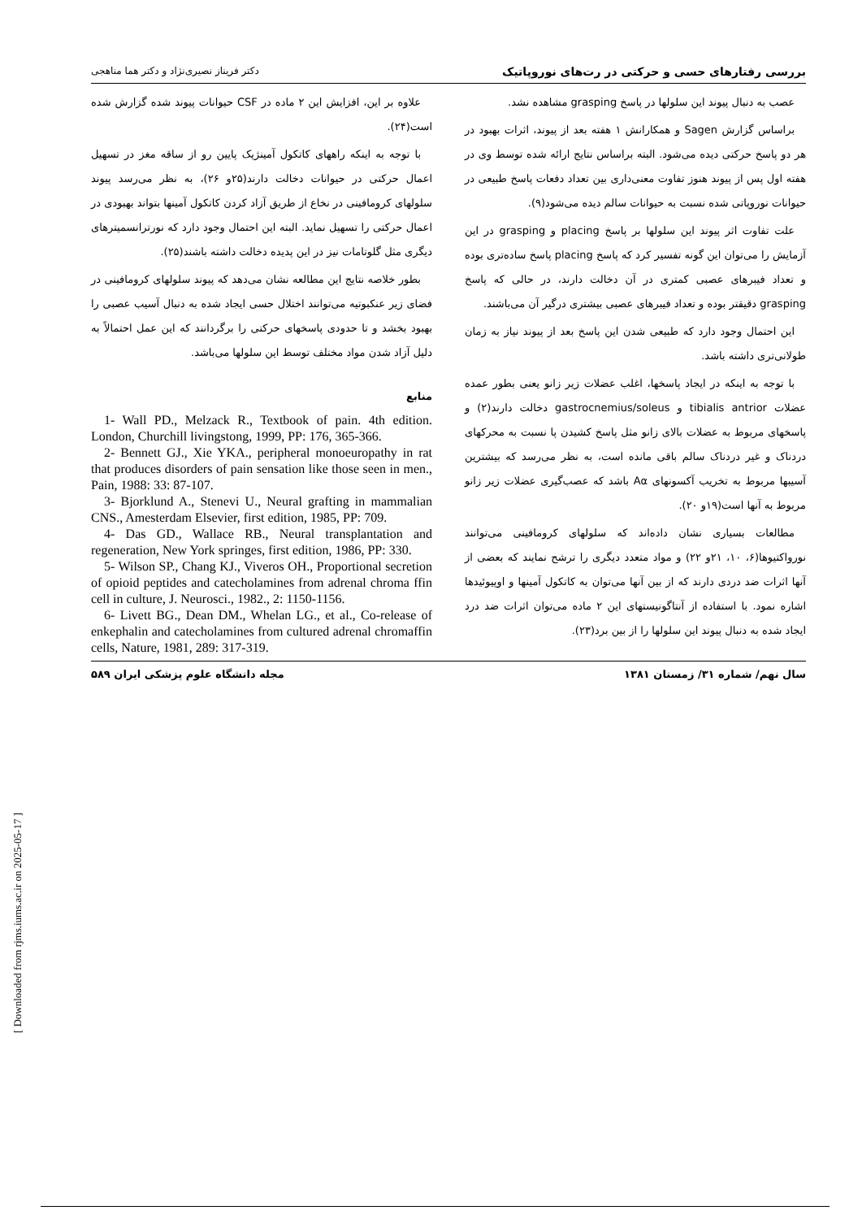بررسی رفتارهای حسی و حرکتی در رت‌های نوروپاتیک دکتر فریناز نصیری‌نژاد و دکتر هما مناهجی
عصب به دنبال پیوند این سلولها در پاسخ grasping مشاهده نشد.
براساس گزارش Sagen و همکارانش ۱ هفته بعد از پیوند، اثرات بهبود در هر دو پاسخ حرکتی دیده می‌شود. البته براساس نتایج ارائه شده توسط وی در هفته اول پس از پیوند هنوز تفاوت معنی‌داری بین تعداد دفعات پاسخ طبیعی در حیوانات نوروپاتی شده نسبت به حیوانات سالم دیده می‌شود(۹).
علت تفاوت اثر پیوند این سلولها بر پاسخ placing و grasping در این آزمایش را می‌توان این گونه تفسیر کرد که پاسخ placing پاسخ ساده‌تری بوده و تعداد فیبرهای عصبی کمتری در آن دخالت دارند، در حالی که پاسخ grasping دقیقتر بوده و تعداد فیبرهای عصبی بیشتری درگیر آن می‌باشند.
این احتمال وجود دارد که طبیعی شدن این پاسخ بعد از پیوند نیاز به زمان طولانی‌تری داشته باشد.
با توجه به اینکه در ایجاد پاسخها، اغلب عضلات زیر زانو یعنی بطور عمده عضلات tibialis antrior و gastrocnemius/soleus دخالت دارند(۲) و پاسخهای مربوط به عضلات بالای زانو مثل پاسخ کشیدن پا نسبت به محرکهای دردناک و غیر دردناک سالم باقی مانده است، به نظر می‌رسد که بیشترین آسیبها مربوط به تخریب آکسونهای Aα باشد که عصب‌گیری عضلات زیر زانو مربوط به آنها است(۱۹و ۲۰).
مطالعات بسیاری نشان داده‌اند که سلولهای کرومافینی می‌توانند نورواکتیوها(۶، ۱۰، ۲۱و ۲۲) و مواد متعدد دیگری را ترشح نمایند که بعضی از آنها اثرات ضد دردی دارند که از بین آنها می‌توان به کاتکول آمینها و اوپیوئیدها اشاره نمود. با استفاده از آنتاگونیستهای این ۲ ماده می‌توان اثرات ضد درد ایجاد شده به دنبال پیوند این سلولها را از بین برد(۲۳).
علاوه بر این، افزایش این ۲ ماده در CSF حیوانات پیوند شده گزارش شده است(۲۴).
با توجه به اینکه راههای کاتکول آمینژیک پایین رو از ساقه مغز در تسهیل اعمال حرکتی در حیوانات دخالت دارند(۲۵و ۲۶)، به نظر می‌رسد پیوند سلولهای کرومافینی در نخاع از طریق آزاد کردن کاتکول آمینها بتواند بهبودی در اعمال حرکتی را تسهیل نماید. البته این احتمال وجود دارد که نورترانسمیترهای دیگری مثل گلوتامات نیز در این پدیده دخالت داشته باشند(۲۵).
بطور خلاصه نتایج این مطالعه نشان می‌دهد که پیوند سلولهای کرومافینی در فضای زیر عنکبوتیه می‌توانند اختلال حسی ایجاد شده به دنبال آسیب عصبی را بهبود بخشد و تا حدودی پاسخهای حرکتی را برگردانند که این عمل احتمالاً به دلیل آزاد شدن مواد مختلف توسط این سلولها می‌باشد.
منابع
1- Wall PD., Melzack R., Textbook of pain. 4th edition. London, Churchill livingstong, 1999, PP: 176, 365-366.
2- Bennett GJ., Xie YKA., peripheral monoeuropathy in rat that produces disorders of pain sensation like those seen in men., Pain, 1988: 33: 87-107.
3- Bjorklund A., Stenevi U., Neural grafting in mammalian CNS., Amesterdam Elsevier, first edition, 1985, PP: 709.
4- Das GD., Wallace RB., Neural transplantation and regeneration, New York springes, first edition, 1986, PP: 330.
5- Wilson SP., Chang KJ., Viveros OH., Proportional secretion of opioid peptides and catecholamines from adrenal chroma ffin cell in culture, J. Neurosci., 1982., 2: 1150-1156.
6- Livett BG., Dean DM., Whelan LG., et al., Co-release of enkephalin and catecholamines from cultured adrenal chromaffin cells, Nature, 1981, 289: 317-319.
سال نهم/ شماره ۳۱/ زمستان ۱۳۸۱ مجله دانشگاه علوم پزشکی ایران ۵۸۹
[ Downloaded from rjms.iums.ac.ir on 2025-05-17 ]